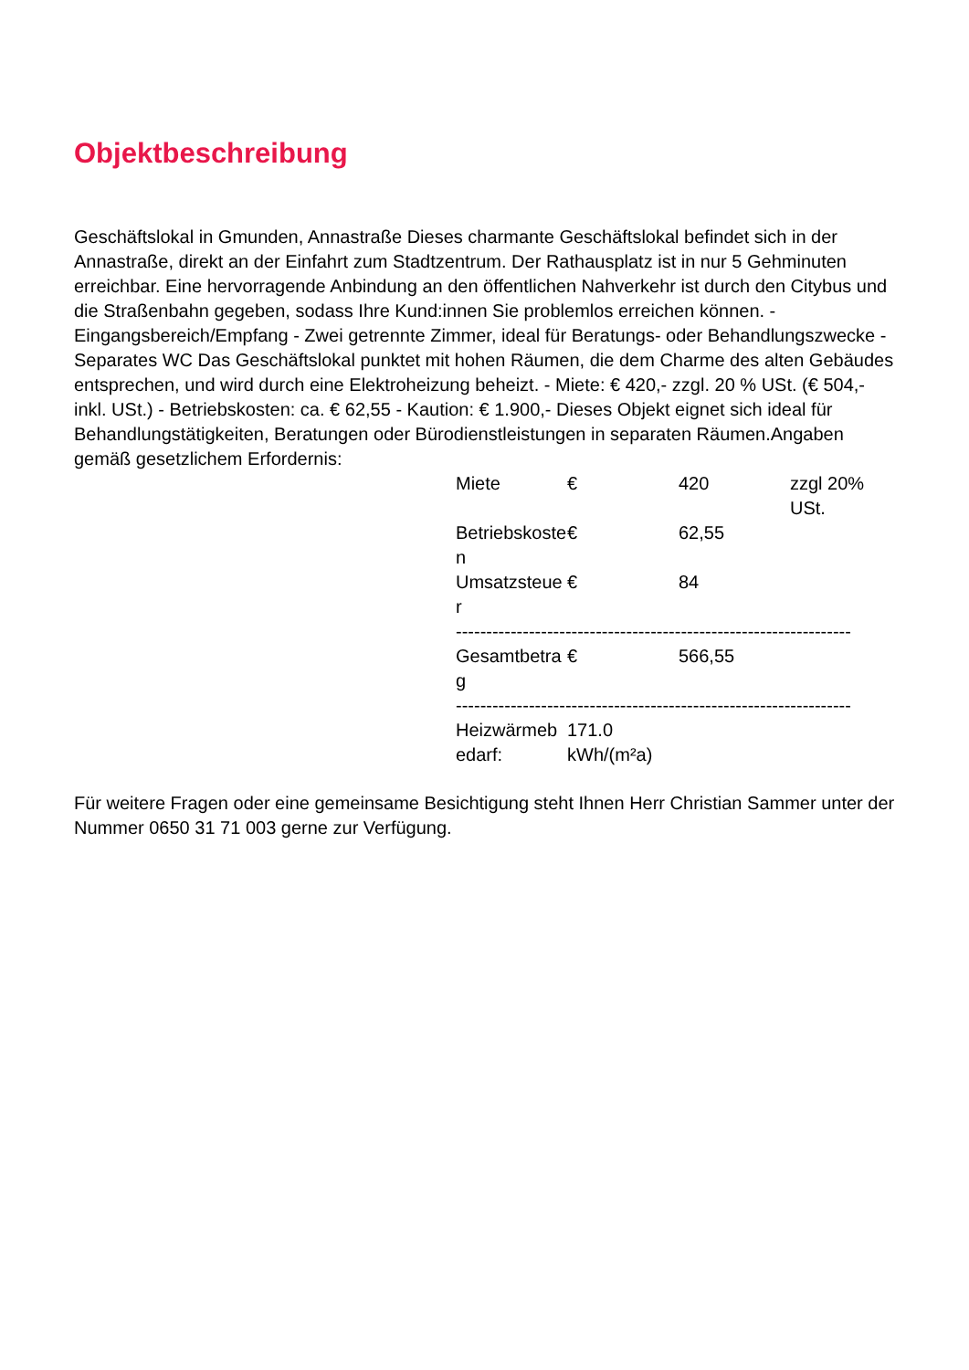Objektbeschreibung
Geschäftslokal in Gmunden, Annastraße Dieses charmante Geschäftslokal befindet sich in der Annastraße, direkt an der Einfahrt zum Stadtzentrum. Der Rathausplatz ist in nur 5 Gehminuten erreichbar. Eine hervorragende Anbindung an den öffentlichen Nahverkehr ist durch den Citybus und die Straßenbahn gegeben, sodass Ihre Kund:innen Sie problemlos erreichen können. - Eingangsbereich/Empfang - Zwei getrennte Zimmer, ideal für Beratungs- oder Behandlungszwecke - Separates WC Das Geschäftslokal punktet mit hohen Räumen, die dem Charme des alten Gebäudes entsprechen, und wird durch eine Elektroheizung beheizt. - Miete: € 420,- zzgl. 20 % USt. (€ 504,- inkl. USt.) - Betriebskosten: ca. € 62,55 - Kaution: € 1.900,- Dieses Objekt eignet sich ideal für Behandlungstätigkeiten, Beratungen oder Bürodienstleistungen in separaten Räumen.Angaben gemäß gesetzlichem Erfordernis:
| Miete | € | 420 | zzgl 20% USt. |
| Betriebskosten | € | 62,55 | |
| Umsatzsteuer | € | 84 | |
| ----------------------------------------------------------------- | | | |
| Gesamtbetrag | € | 566,55 | |
| ----------------------------------------------------------------- | | | |
| Heizwärmebedarf: | 171.0 kWh/(m²a) | | |
Für weitere Fragen oder eine gemeinsame Besichtigung steht Ihnen Herr Christian Sammer unter der Nummer 0650 31 71 003 gerne zur Verfügung.